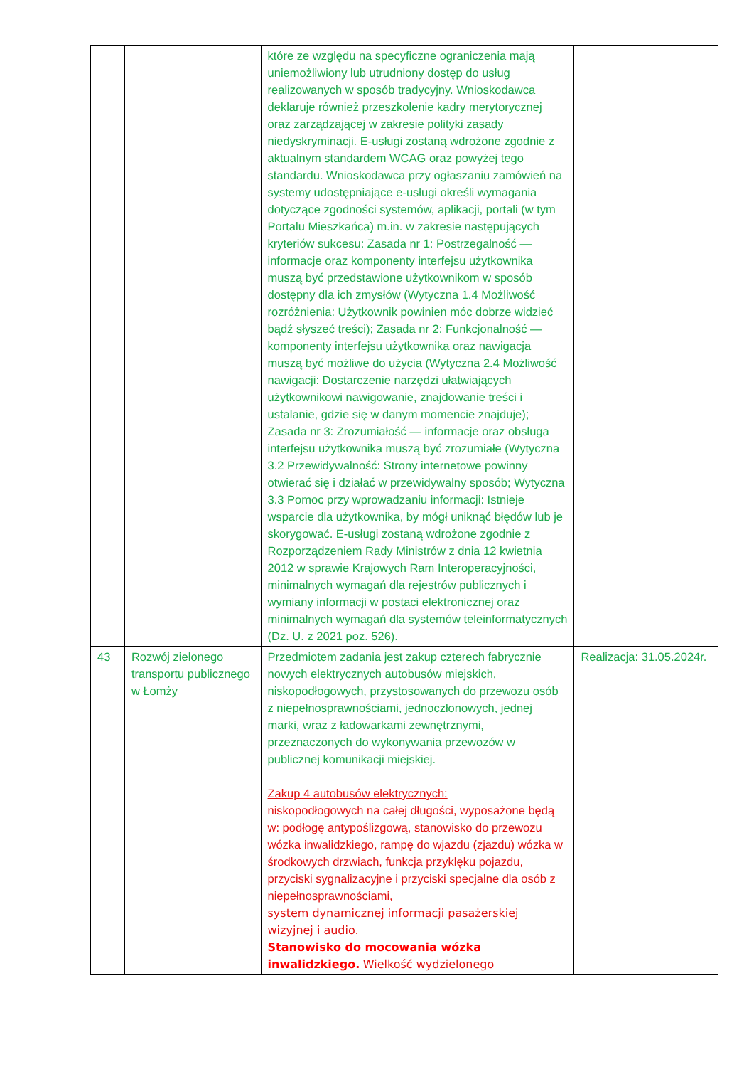| | | które ze względu na specyficzne ograniczenia mają uniemożliwiony lub utrudniony dostęp do usług realizowanych w sposób tradycyjny. Wnioskodawca deklaruje również przeszkolenie kadry merytorycznej oraz zarządzającej w zakresie polityki zasady niedyskryminacji. E-usługi zostaną wdrożone zgodnie z aktualnym standardem WCAG oraz powyżej tego standardu. Wnioskodawca przy ogłaszaniu zamówień na systemy udostępniające e-usługi określi wymagania dotyczące zgodności systemów, aplikacji, portali (w tym Portalu Mieszkańca) m.in. w zakresie następujących kryteriów sukcesu: Zasada nr 1: Postrzegalność — informacje oraz komponenty interfejsu użytkownika muszą być przedstawione użytkownikom w sposób dostępny dla ich zmysłów (Wytyczna 1.4 Możliwość rozróżnienia: Użytkownik powinien móc dobrze widzieć bądź słyszeć treści); Zasada nr 2: Funkcjonalność — komponenty interfejsu użytkownika oraz nawigacja muszą być możliwe do użycia (Wytyczna 2.4 Możliwość nawigacji: Dostarczenie narzędzi ułatwiających użytkownikowi nawigowanie, znajdowanie treści i ustalanie, gdzie się w danym momencie znajduje); Zasada nr 3: Zrozumiałość — informacje oraz obsługa interfejsu użytkownika muszą być zrozumiałe (Wytyczna 3.2 Przewidywalność: Strony internetowe powinny otwierać się i działać w przewidywalny sposób; Wytyczna 3.3 Pomoc przy wprowadzaniu informacji: Istnieje wsparcie dla użytkownika, by mógł uniknąć błędów lub je skorygować. E-usługi zostaną wdrożone zgodnie z Rozporządzeniem Rady Ministrów z dnia 12 kwietnia 2012 w sprawie Krajowych Ram Interoperacyjności, minimalnych wymagań dla rejestrów publicznych i wymiany informacji w postaci elektronicznej oraz minimalnych wymagań dla systemów teleinformatycznych (Dz. U. z 2021 poz. 526). | |
| 43 | Rozwój zielonego transportu publicznego w Łomży | Przedmiotem zadania jest zakup czterech fabrycznie nowych elektrycznych autobusów miejskich, niskopodłogowych, przystosowanych do przewozu osób z niepełnosprawnościami, jednoczłonowych, jednej marki, wraz z ładowarkami zewnętrznymi, przeznaczonych do wykonywania przewozów w publicznej komunikacji miejskiej. Zakup 4 autobusów elektrycznych: niskopodłogowych na całej długości, wyposażone będą w: podłogę antypoślizgową, stanowisko do przewozu wózka inwalidzkiego, rampę do wjazdu (zjazdu) wózka w środkowych drzwiach, funkcja przyklęku pojazdu, przyciski sygnalizacyjne i przyciski specjalne dla osób z niepełnosprawnościami, system dynamicznej informacji pasażerskiej wizyjnej i audio. Stanowisko do mocowania wózka inwalidzkiego. Wielkość wydzielonego | Realizacja: 31.05.2024r. |